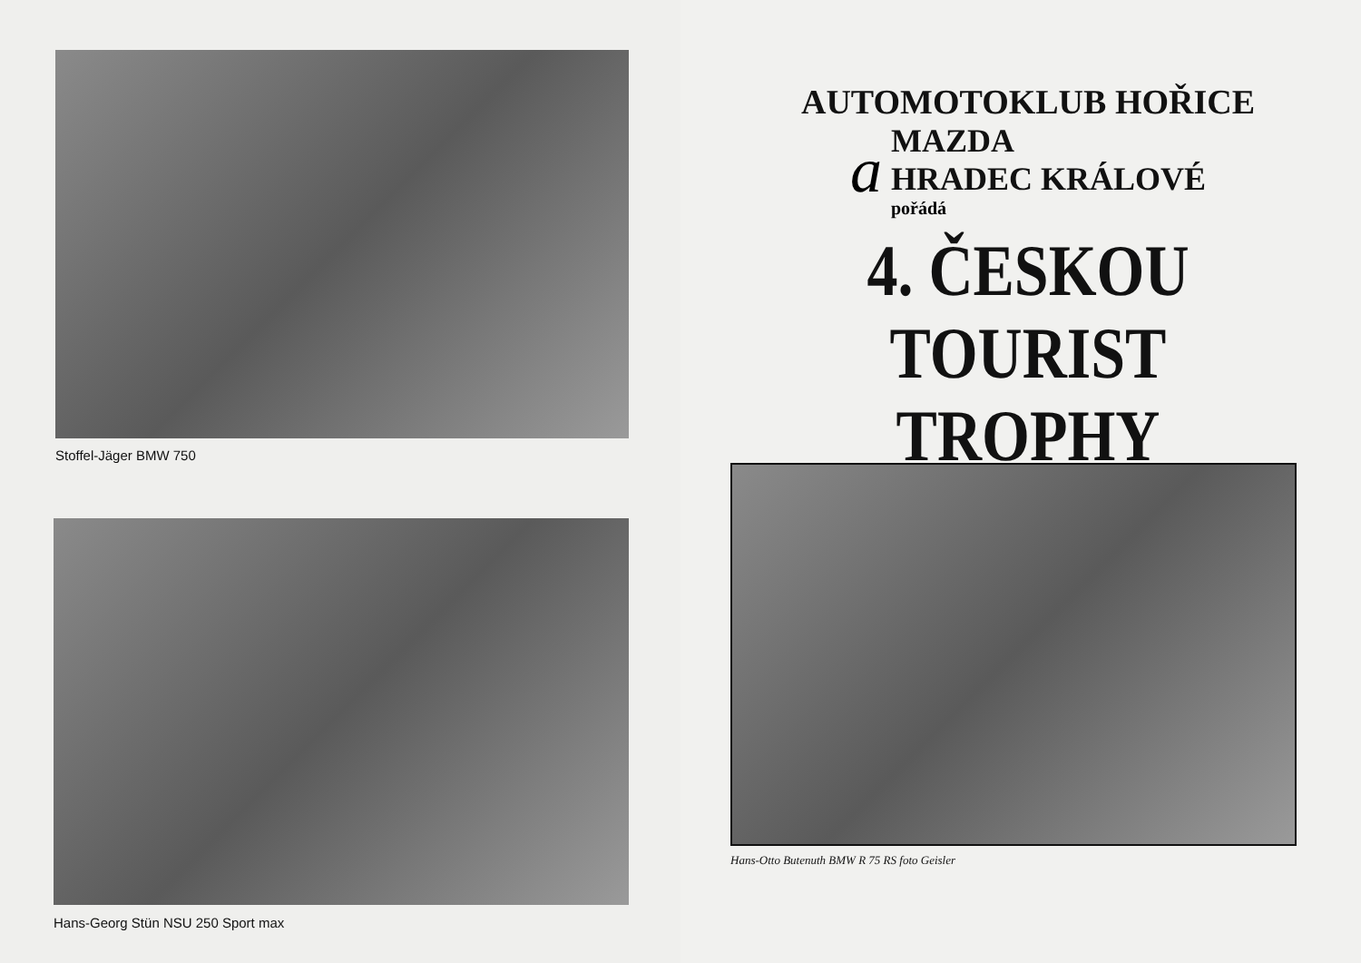Stoffel-Jäger BMW 750
Hans-Georg Stün NSU 250 Sport max
AUTOMOTOKLUB HOŘICE
a
MAZDA
HRADEC KRÁLOVÉ
pořádá
4. ČESKOU
TOURIST TROPHY
Hans-Otto Butenuth BMW R 75 RS foto Geisler